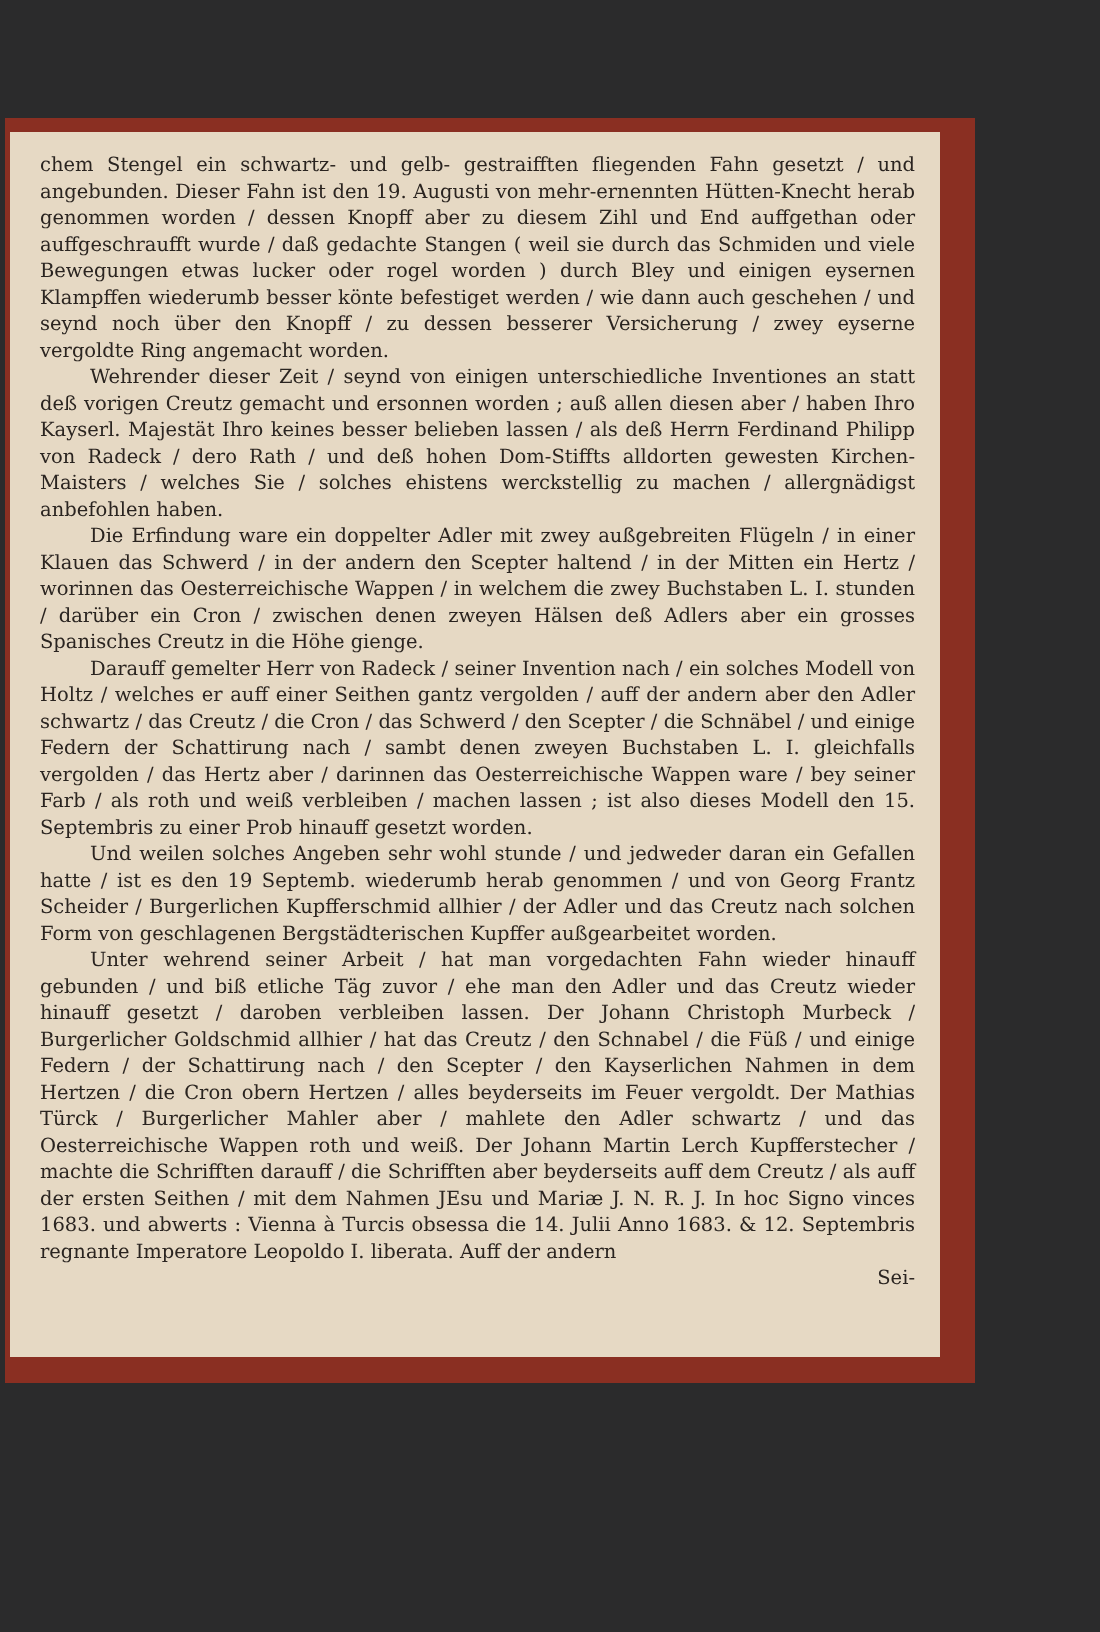chem Stengel ein schwartz- und gelb- gestraifften fliegenden Fahn gesetzt / und angebunden. Dieser Fahn ist den 19. Augusti von mehr-ernennten Hütten-Knecht herab genommen worden / dessen Knopff aber zu diesem Zihl und End auffgethan oder auffgeschraufft wurde / daß gedachte Stangen ( weil sie durch das Schmiden und viele Bewegungen etwas lucker oder rogel worden ) durch Bley und einigen eysernen Klampffen wiederumb besser könte befestiget werden / wie dann auch geschehen / und seynd noch über den Knopff / zu dessen besserer Versicherung / zwey eyserne vergoldte Ring angemacht worden.
Wehrender dieser Zeit / seynd von einigen unterschiedliche Inventiones an statt deß vorigen Creutz gemacht und ersonnen worden ; auß allen diesen aber / haben Ihro Kayserl. Majestät Ihro keines besser belieben lassen / als deß Herrn Ferdinand Philipp von Radeck / dero Rath / und deß hohen Dom-Stiffts alldorten gewesten Kirchen-Maisters / welches Sie / solches ehistens werckstellig zu machen / allergnädigst anbefohlen haben.
Die Erfindung ware ein doppelter Adler mit zwey außgebreiten Flügeln / in einer Klauen das Schwerd / in der andern den Scepter haltend / in der Mitten ein Hertz / worinnen das Oesterreichische Wappen / in welchem die zwey Buchstaben L. I. stunden / darüber ein Cron / zwischen denen zweyen Hälsen deß Adlers aber ein grosses Spanisches Creutz in die Höhe gienge.
Darauff gemelter Herr von Radeck / seiner Invention nach / ein solches Modell von Holtz / welches er auff einer Seithen gantz vergolden / auff der andern aber den Adler schwartz / das Creutz / die Cron / das Schwerd / den Scepter / die Schnäbel / und einige Federn der Schattirung nach / sambt denen zweyen Buchstaben L. I. gleichfalls vergolden / das Hertz aber / darinnen das Oesterreichische Wappen ware / bey seiner Farb / als roth und weiß verbleiben / machen lassen ; ist also dieses Modell den 15. Septembris zu einer Prob hinauff gesetzt worden.
Und weilen solches Angeben sehr wohl stunde / und jedweder daran ein Gefallen hatte / ist es den 19 Septemb. wiederumb herab genommen / und von Georg Frantz Scheider / Burgerlichen Kupfferschmid allhier / der Adler und das Creutz nach solchen Form von geschlagenen Bergstädterischen Kupffer außgearbeitet worden.
Unter wehrend seiner Arbeit / hat man vorgedachten Fahn wieder hinauff gebunden / und biß etliche Täg zuvor / ehe man den Adler und das Creutz wieder hinauff gesetzt / daroben verbleiben lassen. Der Johann Christoph Murbeck / Burgerlicher Goldschmid allhier / hat das Creutz / den Schnabel / die Füß / und einige Federn / der Schattirung nach / den Scepter / den Kayserlichen Nahmen in dem Hertzen / die Cron obern Hertzen / alles beyderseits im Feuer vergoldt. Der Mathias Türck / Burgerlicher Mahler aber / mahlete den Adler schwartz / und das Oesterreichische Wappen roth und weiß. Der Johann Martin Lerch Kupfferstecher / machte die Schrifften darauff / die Schrifften aber beyderseits auff dem Creutz / als auff der ersten Seithen / mit dem Nahmen JEsu und Mariæ J. N. R. J. In hoc Signo vinces 1683. und abwerts : Vienna à Turcis obsessa die 14. Julii Anno 1683. & 12. Septembris regnante Imperatore Leopoldo I. liberata. Auff der andern
Sei-